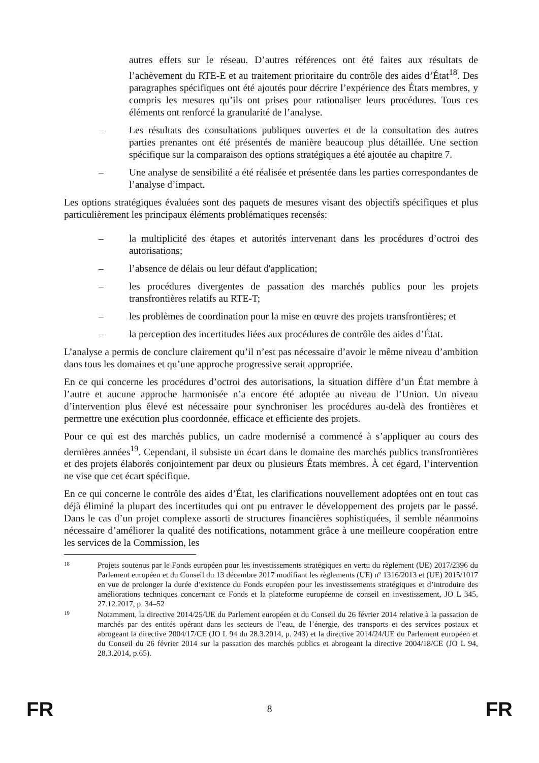autres effets sur le réseau. D’autres références ont été faites aux résultats de l’achèvement du RTE-E et au traitement prioritaire du contrôle des aides d’État<sup>18</sup>. Des paragraphes spécifiques ont été ajoutés pour décrire l’expérience des États membres, y compris les mesures qu’ils ont prises pour rationaliser leurs procédures. Tous ces éléments ont renforcé la granularité de l’analyse.
– Les résultats des consultations publiques ouvertes et de la consultation des autres parties prenantes ont été présentés de manière beaucoup plus détaillée. Une section spécifique sur la comparaison des options stratégiques a été ajoutée au chapitre 7.
– Une analyse de sensibilité a été réalisée et présentée dans les parties correspondantes de l’analyse d’impact.
Les options stratégiques évaluées sont des paquets de mesures visant des objectifs spécifiques et plus particulièrement les principaux éléments problématiques recensés:
– la multiplicité des étapes et autorités intervenant dans les procédures d’octroi des autorisations;
– l’absence de délais ou leur défaut d'application;
– les procédures divergentes de passation des marchés publics pour les projets transfrontières relatifs au RTE-T;
– les problèmes de coordination pour la mise en œuvre des projets transfrontières; et
– la perception des incertitudes liées aux procédures de contrôle des aides d’État.
L’analyse a permis de conclure clairement qu’il n’est pas nécessaire d’avoir le même niveau d’ambition dans tous les domaines et qu’une approche progressive serait appropriée.
En ce qui concerne les procédures d’octroi des autorisations, la situation diffère d’un État membre à l’autre et aucune approche harmonisée n’a encore été adoptée au niveau de l’Union. Un niveau d’intervention plus élevé est nécessaire pour synchroniser les procédures au-delà des frontières et permettre une exécution plus coordonnée, efficace et efficiente des projets.
Pour ce qui est des marchés publics, un cadre modernisé a commencé à s’appliquer au cours des dernières années<sup>19</sup>. Cependant, il subsiste un écart dans le domaine des marchés publics transfrontières et des projets élaborés conjointement par deux ou plusieurs États membres. À cet égard, l’intervention ne vise que cet écart spécifique.
En ce qui concerne le contrôle des aides d’État, les clarifications nouvellement adoptées ont en tout cas déjà éliminé la plupart des incertitudes qui ont pu entraver le développement des projets par le passé. Dans le cas d’un projet complexe assorti de structures financières sophistiquées, il semble néanmoins nécessaire d’améliorer la qualité des notifications, notamment grâce à une meilleure coopération entre les services de la Commission, les
18 Projets soutenus par le Fonds européen pour les investissements stratégiques en vertu du règlement (UE) 2017/2396 du Parlement européen et du Conseil du 13 décembre 2017 modifiant les règlements (UE) nº 1316/2013 et (UE) 2015/1017 en vue de prolonger la durée d’existence du Fonds européen pour les investissements stratégiques et d’introduire des améliorations techniques concernant ce Fonds et la plateforme européenne de conseil en investissement, JO L 345, 27.12.2017, p. 34–52
19 Notamment, la directive 2014/25/UE du Parlement européen et du Conseil du 26 février 2014 relative à la passation de marchés par des entités opérant dans les secteurs de l’eau, de l’énergie, des transports et des services postaux et abrogeant la directive 2004/17/CE (JO L 94 du 28.3.2014, p. 243) et la directive 2014/24/UE du Parlement européen et du Conseil du 26 février 2014 sur la passation des marchés publics et abrogeant la directive 2004/18/CE (JO L 94, 28.3.2014, p.65).
FR 8 FR